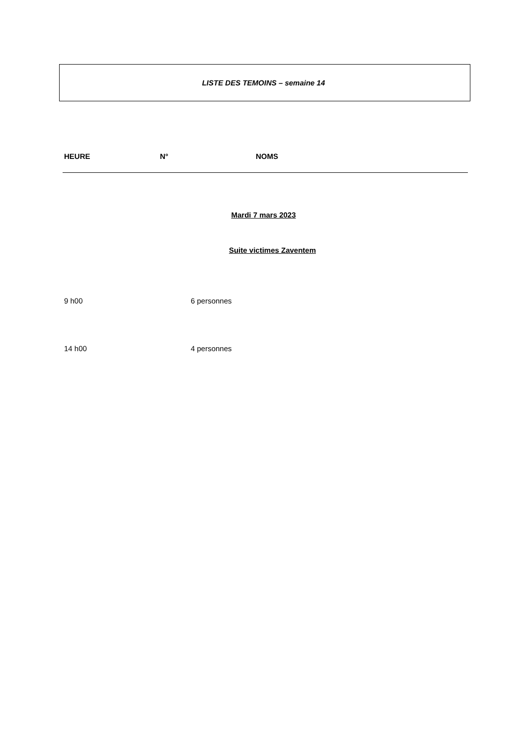LISTE DES TEMOINS – semaine 14
| HEURE | N° | NOMS |
| --- | --- | --- |
Mardi 7 mars 2023
Suite victimes Zaventem
| 9 h00 | 6 personnes |
| 14 h00 | 4 personnes |